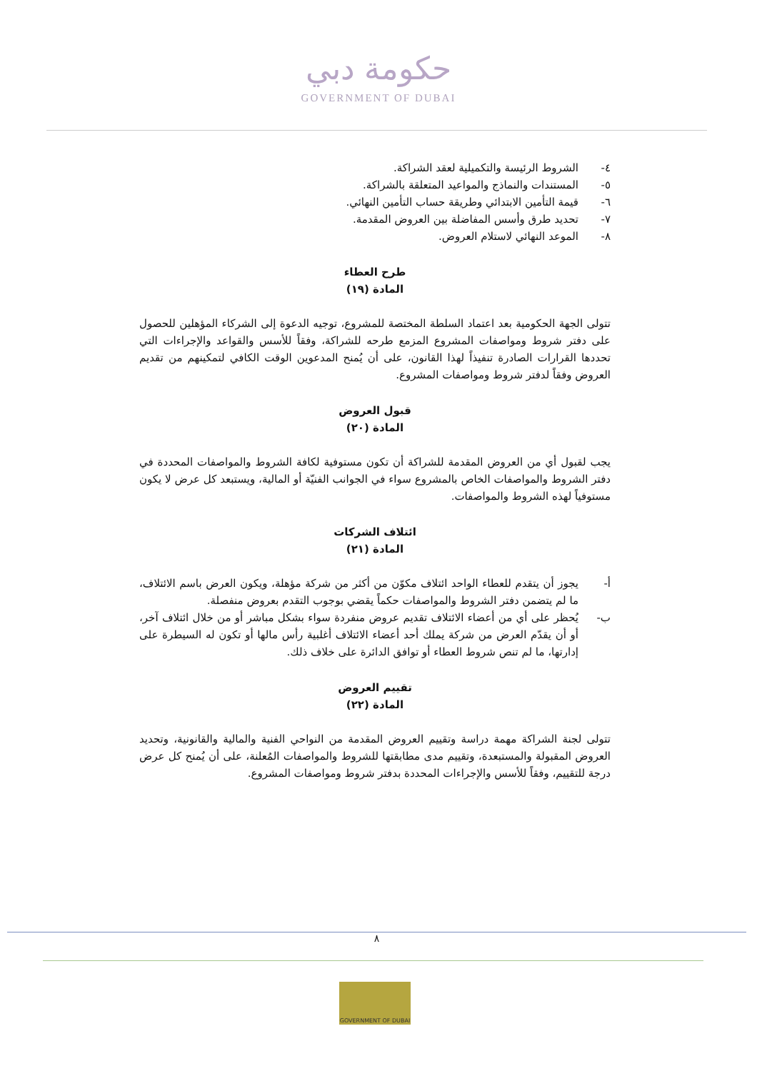حكومة دبي
GOVERNMENT OF DUBAI
٤- الشروط الرئيسة والتكميلية لعقد الشراكة.
٥- المستندات والنماذج والمواعيد المتعلقة بالشراكة.
٦- قيمة التأمين الابتدائي وطريقة حساب التأمين النهائي.
٧- تحديد طرق وأسس المفاضلة بين العروض المقدمة.
٨- الموعد النهائي لاستلام العروض.
طرح العطاء
المادة (١٩)
تتولى الجهة الحكومية بعد اعتماد السلطة المختصة للمشروع، توجيه الدعوة إلى الشركاء المؤهلين للحصول على دفتر شروط ومواصفات المشروع المزمع طرحه للشراكة، وفقاً للأسس والقواعد والإجراءات التي تحددها القرارات الصادرة تنفيذاً لهذا القانون، على أن يُمنح المدعوين الوقت الكافي لتمكينهم من تقديم العروض وفقاً لدفتر شروط ومواصفات المشروع.
قبول العروض
المادة (٢٠)
يجب لقبول أي من العروض المقدمة للشراكة أن تكون مستوفية لكافة الشروط والمواصفات المحددة في دفتر الشروط والمواصفات الخاص بالمشروع سواء في الجوانب الفنيّة أو المالية، ويستبعد كل عرض لا يكون مستوفياً لهذه الشروط والمواصفات.
ائتلاف الشركات
المادة (٢١)
أ- يجوز أن يتقدم للعطاء الواحد ائتلاف مكوّن من أكثر من شركة مؤهلة، ويكون العرض باسم الائتلاف، ما لم يتضمن دفتر الشروط والمواصفات حكماً يقضي بوجوب التقدم بعروض منفصلة.
ب- يُحظر على أي من أعضاء الائتلاف تقديم عروض منفردة سواء بشكل مباشر أو من خلال ائتلاف آخر، أو أن يقدّم العرض من شركة يملك أحد أعضاء الائتلاف أغلبية رأس مالها أو تكون له السيطرة على إدارتها، ما لم تنص شروط العطاء أو توافق الدائرة على خلاف ذلك.
تقييم العروض
المادة (٢٢)
تتولى لجنة الشراكة مهمة دراسة وتقييم العروض المقدمة من النواحي الفنية والمالية والقانونية، وتحديد العروض المقبولة والمستبعدة، وتقييم مدى مطابقتها للشروط والمواصفات المُعلنة، على أن يُمنح كل عرض درجة للتقييم، وفقاً للأسس والإجراءات المحددة بدفتر شروط ومواصفات المشروع.
٨
GOVERNMENT OF DUBAI